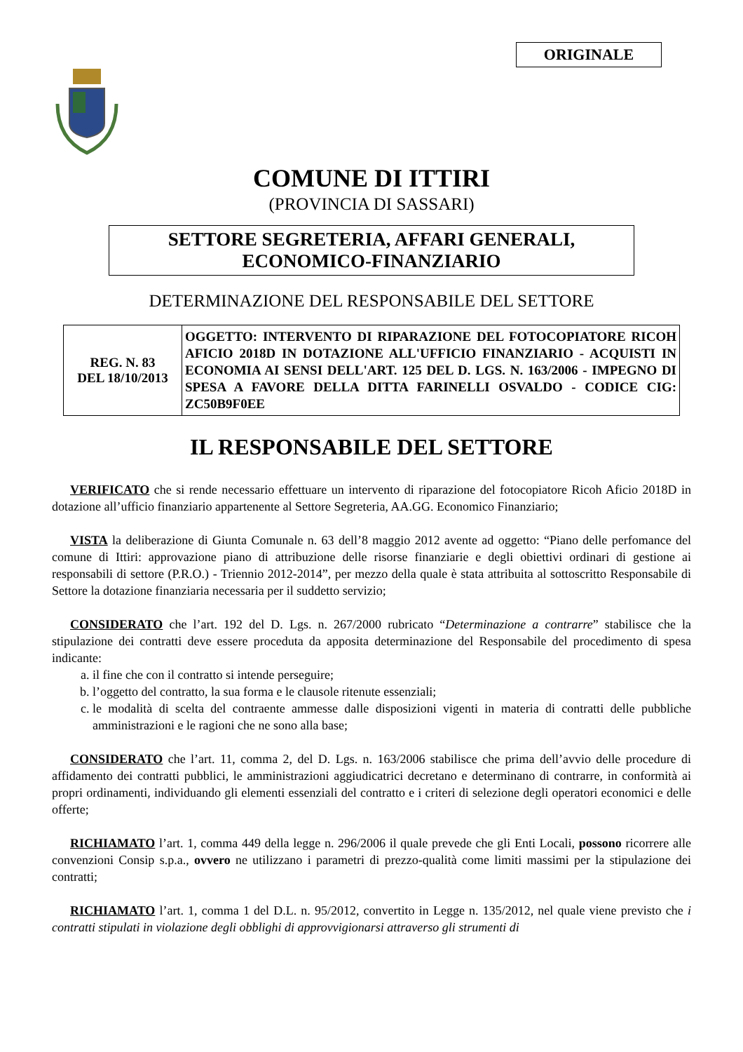ORIGINALE
COMUNE DI ITTIRI
(PROVINCIA DI SASSARI)
SETTORE SEGRETERIA, AFFARI GENERALI,
ECONOMICO-FINANZIARIO
DETERMINAZIONE DEL RESPONSABILE DEL SETTORE
| REG. N. 83 DEL 18/10/2013 | OGGETTO: INTERVENTO DI RIPARAZIONE DEL FOTOCOPIATORE RICOH AFICIO 2018D IN DOTAZIONE ALL'UFFICIO FINANZIARIO - ACQUISTI IN ECONOMIA AI SENSI DELL'ART. 125 DEL D. LGS. N. 163/2006 - IMPEGNO DI SPESA A FAVORE DELLA DITTA FARINELLI OSVALDO - CODICE CIG: ZC50B9F0EE |
IL RESPONSABILE DEL SETTORE
VERIFICATO che si rende necessario effettuare un intervento di riparazione del fotocopiatore Ricoh Aficio 2018D in dotazione all’ufficio finanziario appartenente al Settore Segreteria, AA.GG. Economico Finanziario;
VISTA la deliberazione di Giunta Comunale n. 63 dell’8 maggio 2012 avente ad oggetto: “Piano delle perfomance del comune di Ittiri: approvazione piano di attribuzione delle risorse finanziarie e degli obiettivi ordinari di gestione ai responsabili di settore (P.R.O.) - Triennio 2012-2014”, per mezzo della quale è stata attribuita al sottoscritto Responsabile di Settore la dotazione finanziaria necessaria per il suddetto servizio;
CONSIDERATO che l’art. 192 del D. Lgs. n. 267/2000 rubricato “Determinazione a contrarre” stabilisce che la stipulazione dei contratti deve essere proceduta da apposita determinazione del Responsabile del procedimento di spesa indicante:
a. il fine che con il contratto si intende perseguire;
b. l’oggetto del contratto, la sua forma e le clausole ritenute essenziali;
c. le modalità di scelta del contraente ammesse dalle disposizioni vigenti in materia di contratti delle pubbliche amministrazioni e le ragioni che ne sono alla base;
CONSIDERATO che l’art. 11, comma 2, del D. Lgs. n. 163/2006 stabilisce che prima dell’avvio delle procedure di affidamento dei contratti pubblici, le amministrazioni aggiudicatrici decretano e determinano di contrarre, in conformità ai propri ordinamenti, individuando gli elementi essenziali del contratto e i criteri di selezione degli operatori economici e delle offerte;
RICHIAMATO l’art. 1, comma 449 della legge n. 296/2006 il quale prevede che gli Enti Locali, possono ricorrere alle convenzioni Consip s.p.a., ovvero ne utilizzano i parametri di prezzo-qualità come limiti massimi per la stipulazione dei contratti;
RICHIAMATO l’art. 1, comma 1 del D.L. n. 95/2012, convertito in Legge n. 135/2012, nel quale viene previsto che i contratti stipulati in violazione degli obblighi di approvvigionarsi attraverso gli strumenti di